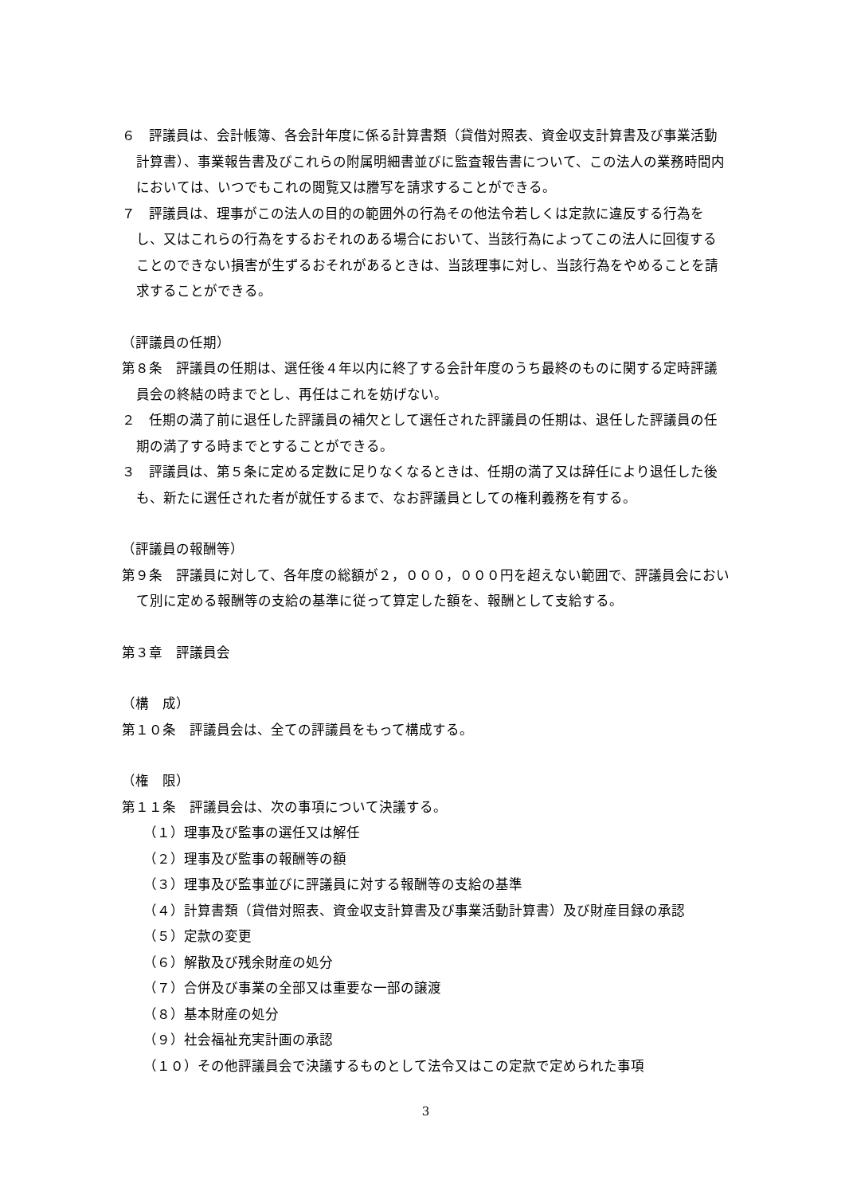６　評議員は、会計帳簿、各会計年度に係る計算書類（貸借対照表、資金収支計算書及び事業活動計算書）、事業報告書及びこれらの附属明細書並びに監査報告書について、この法人の業務時間内においては、いつでもこれの閲覧又は謄写を請求することができる。
７　評議員は、理事がこの法人の目的の範囲外の行為その他法令若しくは定款に違反する行為をし、又はこれらの行為をするおそれのある場合において、当該行為によってこの法人に回復することのできない損害が生ずるおそれがあるときは、当該理事に対し、当該行為をやめることを請求することができる。
（評議員の任期）
第８条　評議員の任期は、選任後４年以内に終了する会計年度のうち最終のものに関する定時評議員会の終結の時までとし、再任はこれを妨げない。
２　任期の満了前に退任した評議員の補欠として選任された評議員の任期は、退任した評議員の任期の満了する時までとすることができる。
３　評議員は、第５条に定める定数に足りなくなるときは、任期の満了又は辞任により退任した後も、新たに選任された者が就任するまで、なお評議員としての権利義務を有する。
（評議員の報酬等）
第９条　評議員に対して、各年度の総額が２，０００，０００円を超えない範囲で、評議員会において別に定める報酬等の支給の基準に従って算定した額を、報酬として支給する。
第３章　評議員会
（構　成）
第１０条　評議員会は、全ての評議員をもって構成する。
（権　限）
第１１条　評議員会は、次の事項について決議する。
（１）理事及び監事の選任又は解任
（２）理事及び監事の報酬等の額
（３）理事及び監事並びに評議員に対する報酬等の支給の基準
（４）計算書類（貸借対照表、資金収支計算書及び事業活動計算書）及び財産目録の承認
（５）定款の変更
（６）解散及び残余財産の処分
（７）合併及び事業の全部又は重要な一部の譲渡
（８）基本財産の処分
（９）社会福祉充実計画の承認
（１０）その他評議員会で決議するものとして法令又はこの定款で定められた事項
3